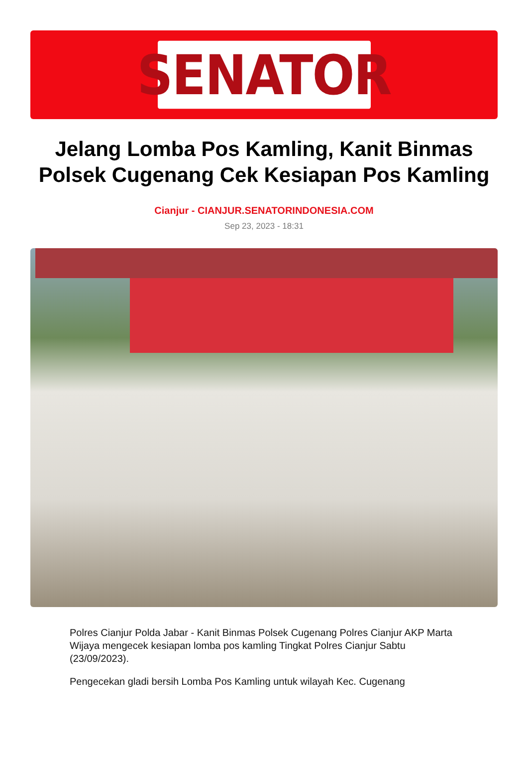SENATOR
Jelang Lomba Pos Kamling, Kanit Binmas Polsek Cugenang Cek Kesiapan Pos Kamling
Cianjur - CIANJUR.SENATORINDONESIA.COM
Sep 23, 2023 - 18:31
Polres Cianjur Polda Jabar - Kanit Binmas Polsek Cugenang Polres Cianjur AKP Marta Wijaya mengecek kesiapan lomba pos kamling Tingkat Polres Cianjur Sabtu (23/09/2023).
Pengecekan gladi bersih Lomba Pos Kamling untuk wilayah Kec. Cugenang